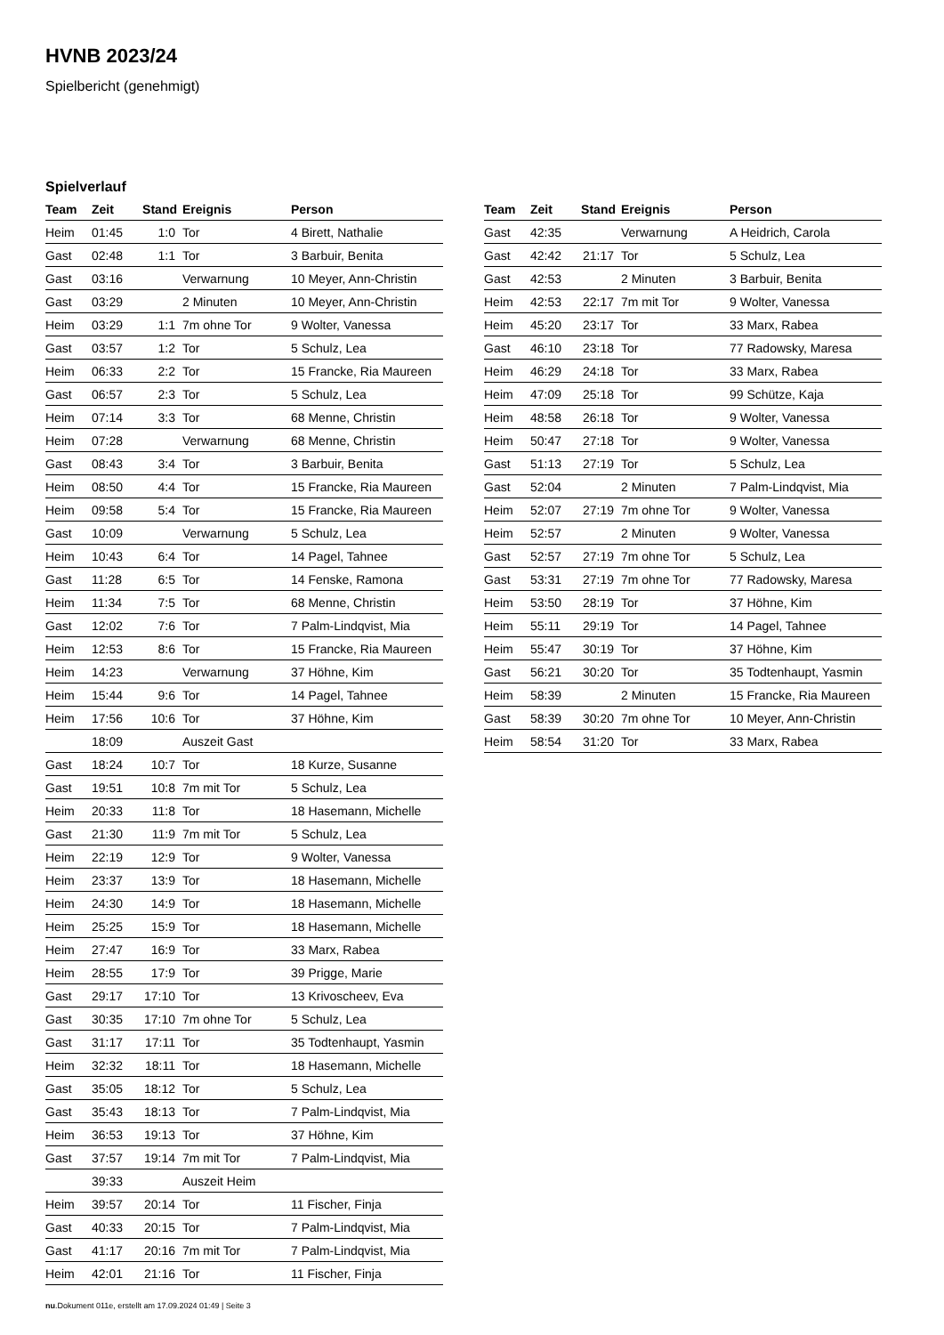HVNB 2023/24
Spielbericht (genehmigt)
Spielverlauf
| Team | Zeit | Stand | Ereignis | Person |
| --- | --- | --- | --- | --- |
| Heim | 01:45 | 1:0 | Tor | 4 Birett, Nathalie |
| Gast | 02:48 | 1:1 | Tor | 3 Barbuir, Benita |
| Gast | 03:16 | | Verwarnung | 10 Meyer, Ann-Christin |
| Gast | 03:29 | | 2 Minuten | 10 Meyer, Ann-Christin |
| Heim | 03:29 | 1:1 | 7m ohne Tor | 9 Wolter, Vanessa |
| Gast | 03:57 | 1:2 | Tor | 5 Schulz, Lea |
| Heim | 06:33 | 2:2 | Tor | 15 Francke, Ria Maureen |
| Gast | 06:57 | 2:3 | Tor | 5 Schulz, Lea |
| Heim | 07:14 | 3:3 | Tor | 68 Menne, Christin |
| Heim | 07:28 | | Verwarnung | 68 Menne, Christin |
| Gast | 08:43 | 3:4 | Tor | 3 Barbuir, Benita |
| Heim | 08:50 | 4:4 | Tor | 15 Francke, Ria Maureen |
| Heim | 09:58 | 5:4 | Tor | 15 Francke, Ria Maureen |
| Gast | 10:09 | | Verwarnung | 5 Schulz, Lea |
| Heim | 10:43 | 6:4 | Tor | 14 Pagel, Tahnee |
| Gast | 11:28 | 6:5 | Tor | 14 Fenske, Ramona |
| Heim | 11:34 | 7:5 | Tor | 68 Menne, Christin |
| Gast | 12:02 | 7:6 | Tor | 7 Palm-Lindqvist, Mia |
| Heim | 12:53 | 8:6 | Tor | 15 Francke, Ria Maureen |
| Heim | 14:23 | | Verwarnung | 37 Höhne, Kim |
| Heim | 15:44 | 9:6 | Tor | 14 Pagel, Tahnee |
| Heim | 17:56 | 10:6 | Tor | 37 Höhne, Kim |
| | 18:09 | | Auszeit Gast | |
| Gast | 18:24 | 10:7 | Tor | 18 Kurze, Susanne |
| Gast | 19:51 | 10:8 | 7m mit Tor | 5 Schulz, Lea |
| Heim | 20:33 | 11:8 | Tor | 18 Hasemann, Michelle |
| Gast | 21:30 | 11:9 | 7m mit Tor | 5 Schulz, Lea |
| Heim | 22:19 | 12:9 | Tor | 9 Wolter, Vanessa |
| Heim | 23:37 | 13:9 | Tor | 18 Hasemann, Michelle |
| Heim | 24:30 | 14:9 | Tor | 18 Hasemann, Michelle |
| Heim | 25:25 | 15:9 | Tor | 18 Hasemann, Michelle |
| Heim | 27:47 | 16:9 | Tor | 33 Marx, Rabea |
| Heim | 28:55 | 17:9 | Tor | 39 Prigge, Marie |
| Gast | 29:17 | 17:10 | Tor | 13 Krivoscheev, Eva |
| Gast | 30:35 | 17:10 | 7m ohne Tor | 5 Schulz, Lea |
| Gast | 31:17 | 17:11 | Tor | 35 Todtenhaupt, Yasmin |
| Heim | 32:32 | 18:11 | Tor | 18 Hasemann, Michelle |
| Gast | 35:05 | 18:12 | Tor | 5 Schulz, Lea |
| Gast | 35:43 | 18:13 | Tor | 7 Palm-Lindqvist, Mia |
| Heim | 36:53 | 19:13 | Tor | 37 Höhne, Kim |
| Gast | 37:57 | 19:14 | 7m mit Tor | 7 Palm-Lindqvist, Mia |
| | 39:33 | | Auszeit Heim | |
| Heim | 39:57 | 20:14 | Tor | 11 Fischer, Finja |
| Gast | 40:33 | 20:15 | Tor | 7 Palm-Lindqvist, Mia |
| Gast | 41:17 | 20:16 | 7m mit Tor | 7 Palm-Lindqvist, Mia |
| Heim | 42:01 | 21:16 | Tor | 11 Fischer, Finja |
| Team | Zeit | Stand | Ereignis | Person |
| --- | --- | --- | --- | --- |
| Gast | 42:35 | | Verwarnung | A Heidrich, Carola |
| Gast | 42:42 | 21:17 | Tor | 5 Schulz, Lea |
| Gast | 42:53 | | 2 Minuten | 3 Barbuir, Benita |
| Heim | 42:53 | 22:17 | 7m mit Tor | 9 Wolter, Vanessa |
| Heim | 45:20 | 23:17 | Tor | 33 Marx, Rabea |
| Gast | 46:10 | 23:18 | Tor | 77 Radowsky, Maresa |
| Heim | 46:29 | 24:18 | Tor | 33 Marx, Rabea |
| Heim | 47:09 | 25:18 | Tor | 99 Schütze, Kaja |
| Heim | 48:58 | 26:18 | Tor | 9 Wolter, Vanessa |
| Heim | 50:47 | 27:18 | Tor | 9 Wolter, Vanessa |
| Gast | 51:13 | 27:19 | Tor | 5 Schulz, Lea |
| Gast | 52:04 | | 2 Minuten | 7 Palm-Lindqvist, Mia |
| Heim | 52:07 | 27:19 | 7m ohne Tor | 9 Wolter, Vanessa |
| Heim | 52:57 | | 2 Minuten | 9 Wolter, Vanessa |
| Gast | 52:57 | 27:19 | 7m ohne Tor | 5 Schulz, Lea |
| Gast | 53:31 | 27:19 | 7m ohne Tor | 77 Radowsky, Maresa |
| Heim | 53:50 | 28:19 | Tor | 37 Höhne, Kim |
| Heim | 55:11 | 29:19 | Tor | 14 Pagel, Tahnee |
| Heim | 55:47 | 30:19 | Tor | 37 Höhne, Kim |
| Gast | 56:21 | 30:20 | Tor | 35 Todtenhaupt, Yasmin |
| Heim | 58:39 | | 2 Minuten | 15 Francke, Ria Maureen |
| Gast | 58:39 | 30:20 | 7m ohne Tor | 10 Meyer, Ann-Christin |
| Heim | 58:54 | 31:20 | Tor | 33 Marx, Rabea |
nu.Dokument 011e, erstellt am 17.09.2024 01:49 | Seite 3